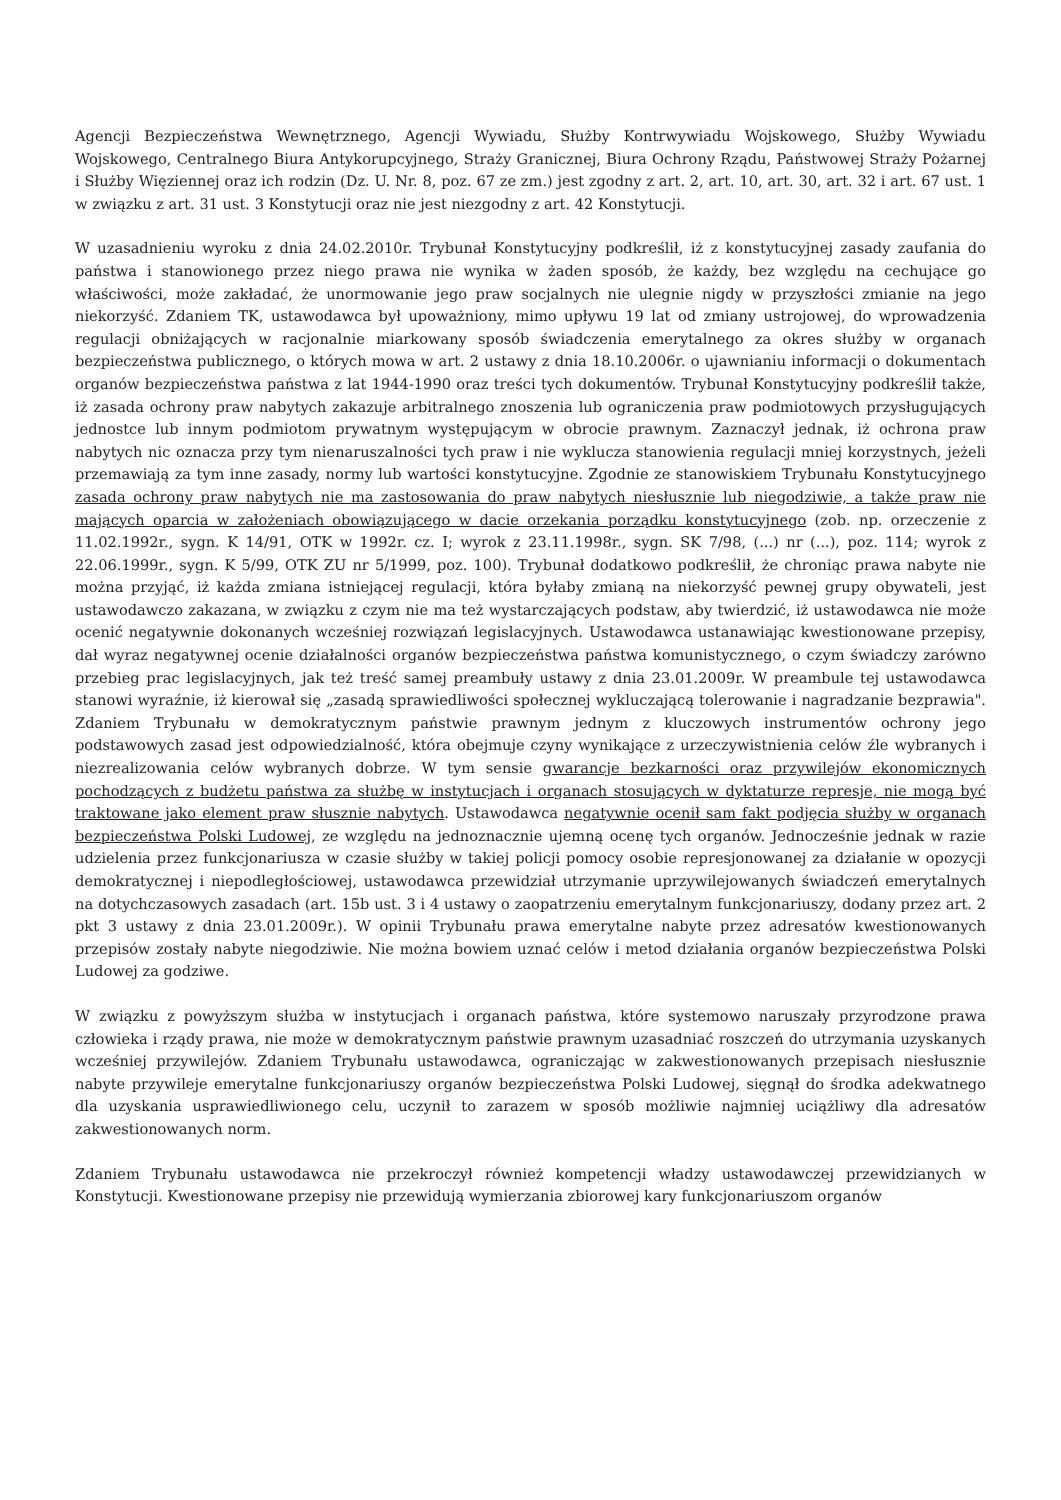Agencji Bezpieczeństwa Wewnętrznego, Agencji Wywiadu, Służby Kontrwywiadu Wojskowego, Służby Wywiadu Wojskowego, Centralnego Biura Antykorupcyjnego, Straży Granicznej, Biura Ochrony Rządu, Państwowej Straży Pożarnej i Służby Więziennej oraz ich rodzin (Dz. U. Nr. 8, poz. 67 ze zm.) jest zgodny z art. 2, art. 10, art. 30, art. 32 i art. 67 ust. 1 w związku z art. 31 ust. 3 Konstytucji oraz nie jest niezgodny z art. 42 Konstytucji.
W uzasadnieniu wyroku z dnia 24.02.2010r. Trybunał Konstytucyjny podkreślił, iż z konstytucyjnej zasady zaufania do państwa i stanowionego przez niego prawa nie wynika w żaden sposób, że każdy, bez względu na cechujące go właściwości, może zakładać, że unormowanie jego praw socjalnych nie ulegnie nigdy w przyszłości zmianie na jego niekorzyść. Zdaniem TK, ustawodawca był upoważniony, mimo upływu 19 lat od zmiany ustrojowej, do wprowadzenia regulacji obniżających w racjonalnie miarkowany sposób świadczenia emerytalnego za okres służby w organach bezpieczeństwa publicznego, o których mowa w art. 2 ustawy z dnia 18.10.2006r. o ujawnianiu informacji o dokumentach organów bezpieczeństwa państwa z lat 1944-1990 oraz treści tych dokumentów. Trybunał Konstytucyjny podkreślił także, iż zasada ochrony praw nabytych zakazuje arbitralnego znoszenia lub ograniczenia praw podmiotowych przysługujących jednostce lub innym podmiotom prywatnym występującym w obrocie prawnym. Zaznaczył jednak, iż ochrona praw nabytych nic oznacza przy tym nienaruszalności tych praw i nie wyklucza stanowienia regulacji mniej korzystnych, jeżeli przemawiają za tym inne zasady, normy lub wartości konstytucyjne. Zgodnie ze stanowiskiem Trybunału Konstytucyjnego zasada ochrony praw nabytych nie ma zastosowania do praw nabytych niesłusznie lub niegodziwie, a także praw nie mających oparcia w założeniach obowiązującego w dacie orzekania porządku konstytucyjnego (zob. np. orzeczenie z 11.02.1992r., sygn. K 14/91, OTK w 1992r. cz. I; wyrok z 23.11.1998r., sygn. SK 7/98, (...) nr (...), poz. 114; wyrok z 22.06.1999r., sygn. K 5/99, OTK ZU nr 5/1999, poz. 100). Trybunał dodatkowo podkreślił, że chroniąc prawa nabyte nie można przyjąć, iż każda zmiana istniejącej regulacji, która byłaby zmianą na niekorzyść pewnej grupy obywateli, jest ustawodawczo zakazana, w związku z czym nie ma też wystarczających podstaw, aby twierdzić, iż ustawodawca nie może ocenić negatywnie dokonanych wcześniej rozwiązań legislacyjnych. Ustawodawca ustanawiając kwestionowane przepisy, dał wyraz negatywnej ocenie działalności organów bezpieczeństwa państwa komunistycznego, o czym świadczy zarówno przebieg prac legislacyjnych, jak też treść samej preambuły ustawy z dnia 23.01.2009r. W preambule tej ustawodawca stanowi wyraźnie, iż kierował się „zasadą sprawiedliwości społecznej wykluczającą tolerowanie i nagradzanie bezprawia". Zdaniem Trybunału w demokratycznym państwie prawnym jednym z kluczowych instrumentów ochrony jego podstawowych zasad jest odpowiedzialność, która obejmuje czyny wynikające z urzeczywistnienia celów źle wybranych i niezrealizowania celów wybranych dobrze. W tym sensie gwarancje bezkarności oraz przywilejów ekonomicznych pochodzących z budżetu państwa za służbę w instytucjach i organach stosujących w dyktaturze represje, nie mogą być traktowane jako element praw słusznie nabytych. Ustawodawca negatywnie ocenił sam fakt podjęcia służby w organach bezpieczeństwa Polski Ludowej, ze względu na jednoznacznie ujemną ocenę tych organów. Jednocześnie jednak w razie udzielenia przez funkcjonariusza w czasie służby w takiej policji pomocy osobie represjonowanej za działanie w opozycji demokratycznej i niepodległościowej, ustawodawca przewidział utrzymanie uprzywilejowanych świadczeń emerytalnych na dotychczasowych zasadach (art. 15b ust. 3 i 4 ustawy o zaopatrzeniu emerytalnym funkcjonariuszy, dodany przez art. 2 pkt 3 ustawy z dnia 23.01.2009r.). W opinii Trybunału prawa emerytalne nabyte przez adresatów kwestionowanych przepisów zostały nabyte niegodziwie. Nie można bowiem uznać celów i metod działania organów bezpieczeństwa Polski Ludowej za godziwe.
W związku z powyższym służba w instytucjach i organach państwa, które systemowo naruszały przyrodzone prawa człowieka i rządy prawa, nie może w demokratycznym państwie prawnym uzasadniać roszczeń do utrzymania uzyskanych wcześniej przywilejów. Zdaniem Trybunału ustawodawca, ograniczając w zakwestionowanych przepisach niesłusznie nabyte przywileje emerytalne funkcjonariuszy organów bezpieczeństwa Polski Ludowej, sięgnął do środka adekwatnego dla uzyskania usprawiedliwionego celu, uczynił to zarazem w sposób możliwie najmniej uciążliwy dla adresatów zakwestionowanych norm.
Zdaniem Trybunału ustawodawca nie przekroczył również kompetencji władzy ustawodawczej przewidzianych w Konstytucji. Kwestionowane przepisy nie przewidują wymierzania zbiorowej kary funkcjonariuszom organów